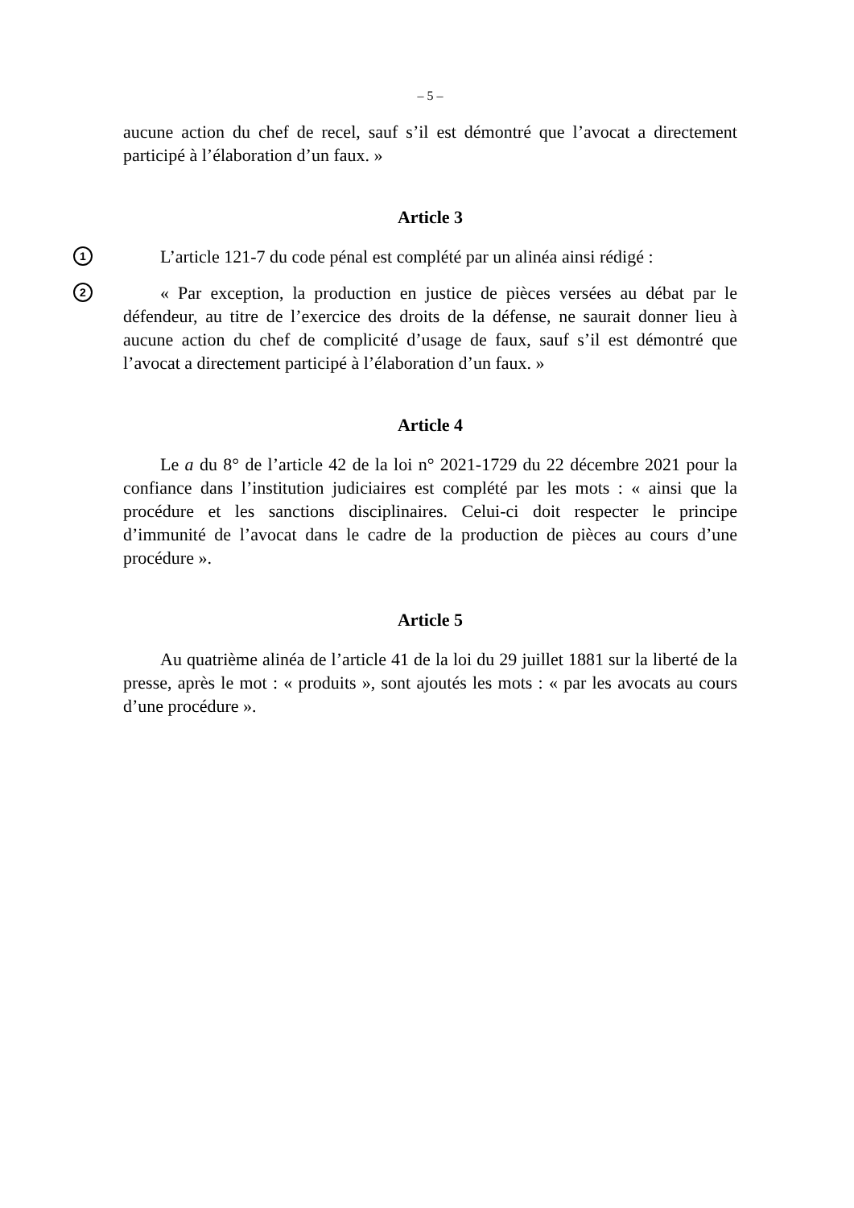– 5 –
aucune action du chef de recel, sauf s’il est démontré que l’avocat a directement participé à l’élaboration d’un faux. »
Article 3
1
L’article 121-7 du code pénal est complété par un alinéa ainsi rédigé :
2
« Par exception, la production en justice de pièces versées au débat par le défendeur, au titre de l’exercice des droits de la défense, ne saurait donner lieu à aucune action du chef de complicité d’usage de faux, sauf s’il est démontré que l’avocat a directement participé à l’élaboration d’un faux. »
Article 4
Le a du 8° de l’article 42 de la loi n° 2021-1729 du 22 décembre 2021 pour la confiance dans l’institution judiciaires est complété par les mots : « ainsi que la procédure et les sanctions disciplinaires. Celui-ci doit respecter le principe d’immunité de l’avocat dans le cadre de la production de pièces au cours d’une procédure ».
Article 5
Au quatrième alinéa de l’article 41 de la loi du 29 juillet 1881 sur la liberté de la presse, après le mot : « produits », sont ajoutés les mots : « par les avocats au cours d’une procédure ».